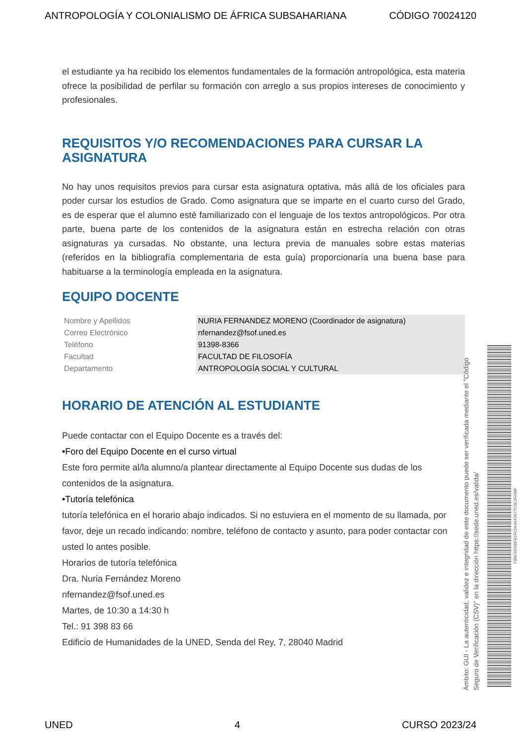ANTROPOLOGÍA Y COLONIALISMO DE ÁFRICA SUBSAHARIANA CÓDIGO 70024120
el estudiante ya ha recibido los elementos fundamentales de la formación antropológica, esta materia ofrece la posibilidad de perfilar su formación con arreglo a sus propios intereses de conocimiento y profesionales.
REQUISITOS Y/O RECOMENDACIONES PARA CURSAR LA ASIGNATURA
No hay unos requisitos previos para cursar esta asignatura optativa, más allá de los oficiales para poder cursar los estudios de Grado. Como asignatura que se imparte en el cuarto curso del Grado, es de esperar que el alumno esté familiarizado con el lenguaje de los textos antropológicos. Por otra parte, buena parte de los contenidos de la asignatura están en estrecha relación con otras asignaturas ya cursadas. No obstante, una lectura previa de manuales sobre estas materias (referidos en la bibliografía complementaria de esta guía) proporcionaría una buena base para habituarse a la terminología empleada en la asignatura.
EQUIPO DOCENTE
| Nombre y Apellidos | NURIA FERNANDEZ MORENO (Coordinador de asignatura) |
| Correo Electrónico | nfernandez@fsof.uned.es |
| Teléfono | 91398-8366 |
| Facultad | FACULTAD DE FILOSOFÍA |
| Departamento | ANTROPOLOGÍA SOCIAL Y CULTURAL |
HORARIO DE ATENCIÓN AL ESTUDIANTE
Puede contactar con el Equipo Docente es a través del:
•Foro del Equipo Docente en el curso virtual
Este foro permite al/la alumno/a plantear directamente al Equipo Docente sus dudas de los contenidos de la asignatura.
•Tutoría telefónica
tutoría telefónica en el horario abajo indicados. Si no estuviera en el momento de su llamada, por favor, deje un recado indicando: nombre, teléfono de contacto y asunto, para poder contactar con usted lo antes posible.
Horarios de tutoría telefónica
Dra. Nuria Fernández Moreno
nfernandez@fsof.uned.es
Martes, de 10:30 a 14:30 h
Tel.: 91 398 83 66
Edificio de Humanidades de la UNED, Senda del Rey, 7, 28040 Madrid
Ámbito: GUI - La autenticidad, validez e integridad de este documento puede ser verificada mediante el "Código Seguro de Verificación (CSV)" en la dirección https://sede.uned.es/valida/
F88E3956BFB1FC5A4AF0977C3E2FA88F
UNED 4 CURSO 2023/24